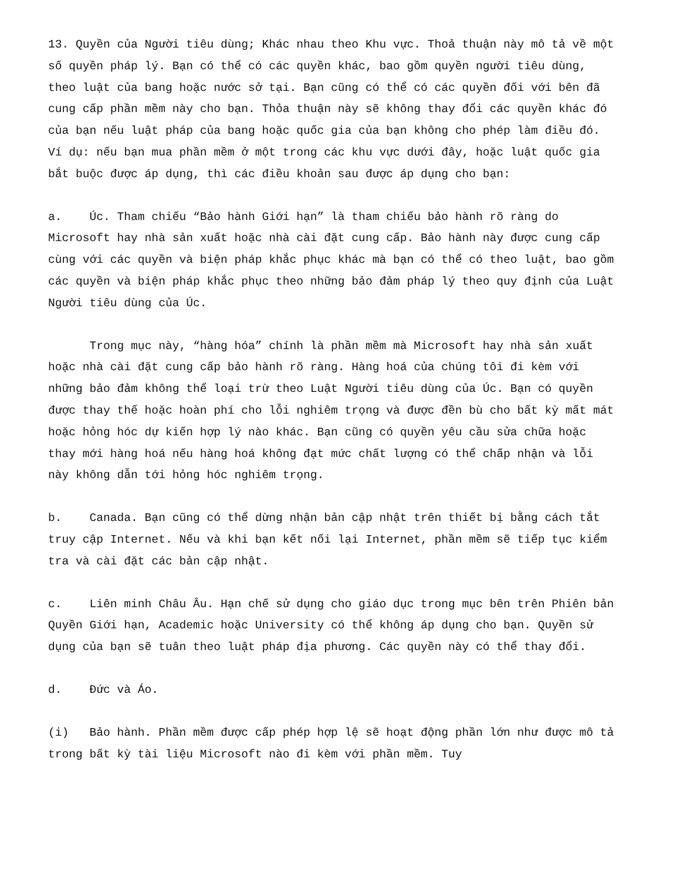13. Quyền của Người tiêu dùng; Khác nhau theo Khu vực. Thoả thuận này mô tả về một số quyền pháp lý. Bạn có thể có các quyền khác, bao gồm quyền người tiêu dùng, theo luật của bang hoặc nước sở tại. Bạn cũng có thể có các quyền đối với bên đã cung cấp phần mềm này cho bạn. Thỏa thuận này sẽ không thay đổi các quyền khác đó của bạn nếu luật pháp của bang hoặc quốc gia của bạn không cho phép làm điều đó. Ví dụ: nếu bạn mua phần mềm ở một trong các khu vực dưới đây, hoặc luật quốc gia bắt buộc được áp dụng, thì các điều khoản sau được áp dụng cho bạn:
a. Úc. Tham chiếu “Bảo hành Giới hạn” là tham chiếu bảo hành rõ ràng do Microsoft hay nhà sản xuất hoặc nhà cài đặt cung cấp. Bảo hành này được cung cấp cùng với các quyền và biện pháp khắc phục khác mà bạn có thể có theo luật, bao gồm các quyền và biện pháp khắc phục theo những bảo đảm pháp lý theo quy định của Luật Người tiêu dùng của Úc.
Trong mục này, “hàng hóa” chính là phần mềm mà Microsoft hay nhà sản xuất hoặc nhà cài đặt cung cấp bảo hành rõ ràng. Hàng hoá của chúng tôi đi kèm với những bảo đảm không thể loại trừ theo Luật Người tiêu dùng của Úc. Bạn có quyền được thay thế hoặc hoàn phí cho lỗi nghiêm trọng và được đền bù cho bất kỳ mất mát hoặc hỏng hóc dự kiến hợp lý nào khác. Bạn cũng có quyền yêu cầu sửa chữa hoặc thay mới hàng hoá nếu hàng hoá không đạt mức chất lượng có thể chấp nhận và lỗi này không dẫn tới hỏng hóc nghiêm trọng.
b. Canada. Bạn cũng có thể dừng nhận bản cập nhật trên thiết bị bằng cách tắt truy cập Internet. Nếu và khi bạn kết nối lại Internet, phần mềm sẽ tiếp tục kiểm tra và cài đặt các bản cập nhật.
c. Liên minh Châu Âu. Hạn chế sử dụng cho giáo dục trong mục bên trên Phiên bản Quyền Giới hạn, Academic hoặc University có thể không áp dụng cho bạn. Quyền sử dụng của bạn sẽ tuân theo luật pháp địa phương. Các quyền này có thể thay đổi.
d. Đức và Áo.
(i) Bảo hành. Phần mềm được cấp phép hợp lệ sẽ hoạt động phần lớn như được mô tả trong bất kỳ tài liệu Microsoft nào đi kèm với phần mềm. Tuy